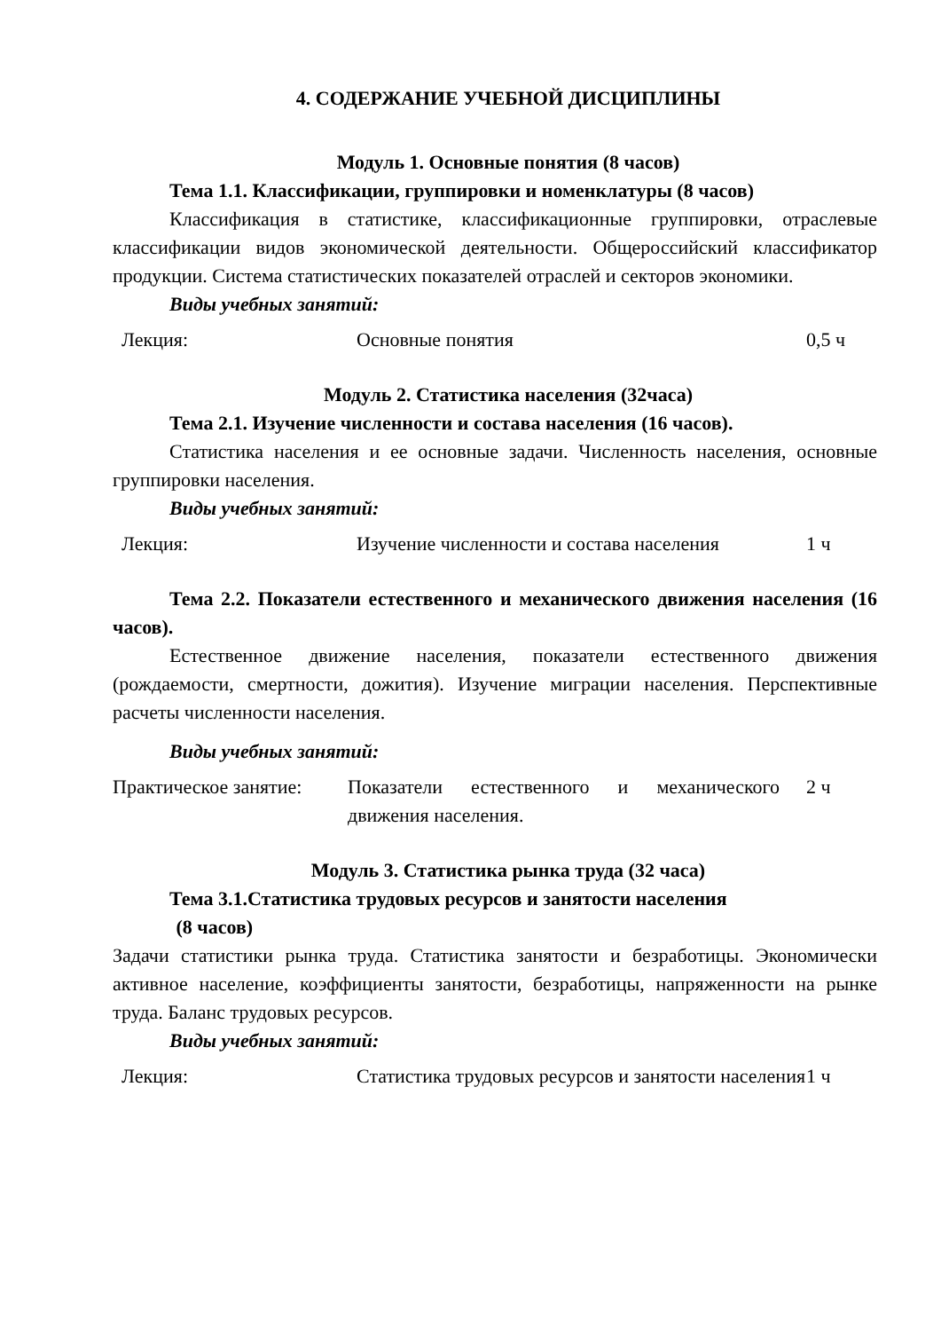4. СОДЕРЖАНИЕ УЧЕБНОЙ ДИСЦИПЛИНЫ
Модуль 1. Основные понятия (8 часов)
Тема 1.1. Классификации, группировки и номенклатуры (8 часов)
Классификация в статистике, классификационные группировки, отраслевые классификации видов экономической деятельности. Общероссийский классификатор продукции. Система статистических показателей отраслей и секторов экономики.
Виды учебных занятий:
| Лекция: | Основные понятия | 0,5 ч |
Модуль 2. Статистика населения (32часа)
Тема 2.1. Изучение численности и состава населения (16 часов).
Статистика населения и ее основные задачи. Численность населения, основные группировки населения.
Виды учебных занятий:
| Лекция: | Изучение численности и состава населения | 1 ч |
Тема 2.2. Показатели естественного и механического движения населения (16 часов).
Естественное движение населения, показатели естественного движения (рождаемости, смертности, дожития). Изучение миграции населения. Перспективные расчеты численности населения.
Виды учебных занятий:
| Практическое занятие: | Показатели естественного и механического движения населения. | 2 ч |
Модуль 3. Статистика рынка труда (32 часа)
Тема 3.1.Статистика трудовых ресурсов и занятости населения
(8 часов)
Задачи статистики рынка труда. Статистика занятости и безработицы. Экономически активное население, коэффициенты занятости, безработицы, напряженности на рынке труда. Баланс трудовых ресурсов.
Виды учебных занятий:
| Лекция: | Статистика трудовых ресурсов и занятости населения | 1 ч |